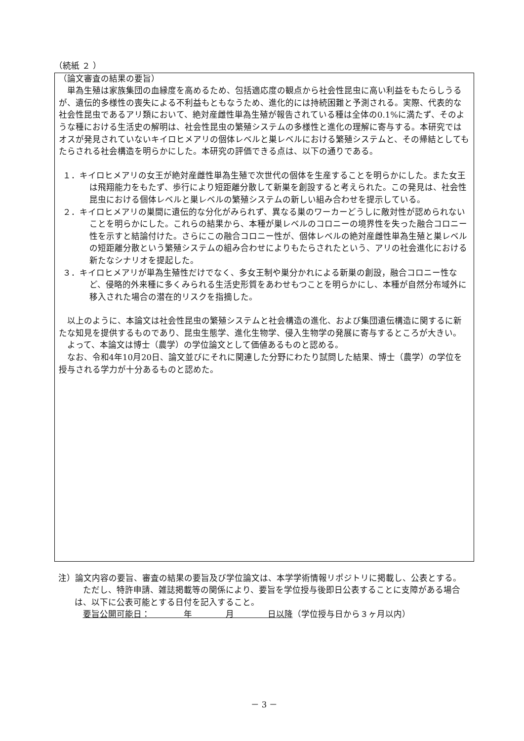（続紙 ２ ）
（論文審査の結果の要旨）
単為生殖は家族集団の血縁度を高めるため、包括適応度の観点から社会性昆虫に高い利益をもたらしうるが、遺伝的多様性の喪失による不利益もともなうため、進化的には持続困難と予測される。実際、代表的な社会性昆虫であるアリ類において、絶対産雌性単為生殖が報告されている種は全体の0.1%に満たず、そのような種における生活史の解明は、社会性昆虫の繁殖システムの多様性と進化の理解に寄与する。本研究ではオスが発見されていないキイロヒメアリの個体レベルと巣レベルにおける繁殖システムと、その帰結としてもたらされる社会構造を明らかにした。本研究の評価できる点は、以下の通りである。
１．キイロヒメアリの女王が絶対産雌性単為生殖で次世代の個体を生産することを明らかにした。また女王は飛翔能力をもたず、歩行により短距離分散して新巣を創設すると考えられた。この発見は、社会性昆虫における個体レベルと巣レベルの繁殖システムの新しい組み合わせを提示している。
２．キイロヒメアリの巣間に遺伝的な分化がみられず、異なる巣のワーカーどうしに敵対性が認められないことを明らかにした。これらの結果から、本種が巣レベルのコロニーの境界性を失った融合コロニー性を示すと結論付けた。さらにこの融合コロニー性が、個体レベルの絶対産雌性単為生殖と巣レベルの短距離分散という繁殖システムの組み合わせによりもたらされたという、アリの社会進化における新たなシナリオを提起した。
３．キイロヒメアリが単為生殖性だけでなく、多女王制や巣分かれによる新巣の創設，融合コロニー性など、侵略的外来種に多くみられる生活史形質をあわせもつことを明らかにし、本種が自然分布域外に移入された場合の潜在的リスクを指摘した。
以上のように、本論文は社会性昆虫の繁殖システムと社会構造の進化、および集団遺伝構造に関するに新たな知見を提供するものであり、昆虫生態学、進化生物学、侵入生物学の発展に寄与するところが大きい。
よって、本論文は博士（農学）の学位論文として価値あるものと認める。
なお、令和4年10月20日、論文並びにそれに関連した分野にわたり試問した結果、博士（農学）の学位を授与される学力が十分あるものと認めた。
注）論文内容の要旨、審査の結果の要旨及び学位論文は、本学学術情報リポジトリに掲載し、公表とする。
ただし、特許申請、雑誌掲載等の関係により、要旨を学位授与後即日公表することに支障がある場合は、以下に公表可能とする日付を記入すること。
要旨公開可能日：　　　　年　　　　月　　　　日以降（学位授与日から３ヶ月以内）
－ 3 －